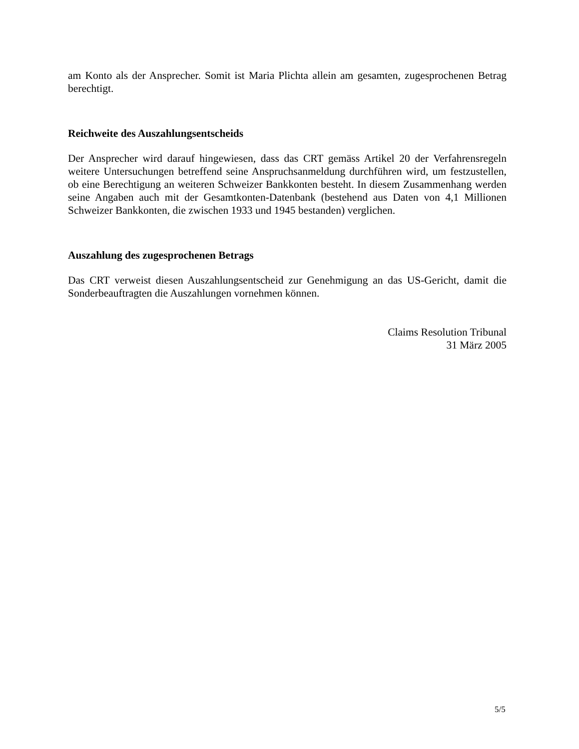am Konto als der Ansprecher. Somit ist Maria Plichta allein am gesamten, zugesprochenen Betrag berechtigt.
Reichweite des Auszahlungsentscheids
Der Ansprecher wird darauf hingewiesen, dass das CRT gemäss Artikel 20 der Verfahrensregeln weitere Untersuchungen betreffend seine Anspruchsanmeldung durchführen wird, um festzustellen, ob eine Berechtigung an weiteren Schweizer Bankkonten besteht. In diesem Zusammenhang werden seine Angaben auch mit der Gesamtkonten-Datenbank (bestehend aus Daten von 4,1 Millionen Schweizer Bankkonten, die zwischen 1933 und 1945 bestanden) verglichen.
Auszahlung des zugesprochenen Betrags
Das CRT verweist diesen Auszahlungsentscheid zur Genehmigung an das US-Gericht, damit die Sonderbeauftragten die Auszahlungen vornehmen können.
Claims Resolution Tribunal
31 März 2005
5/5